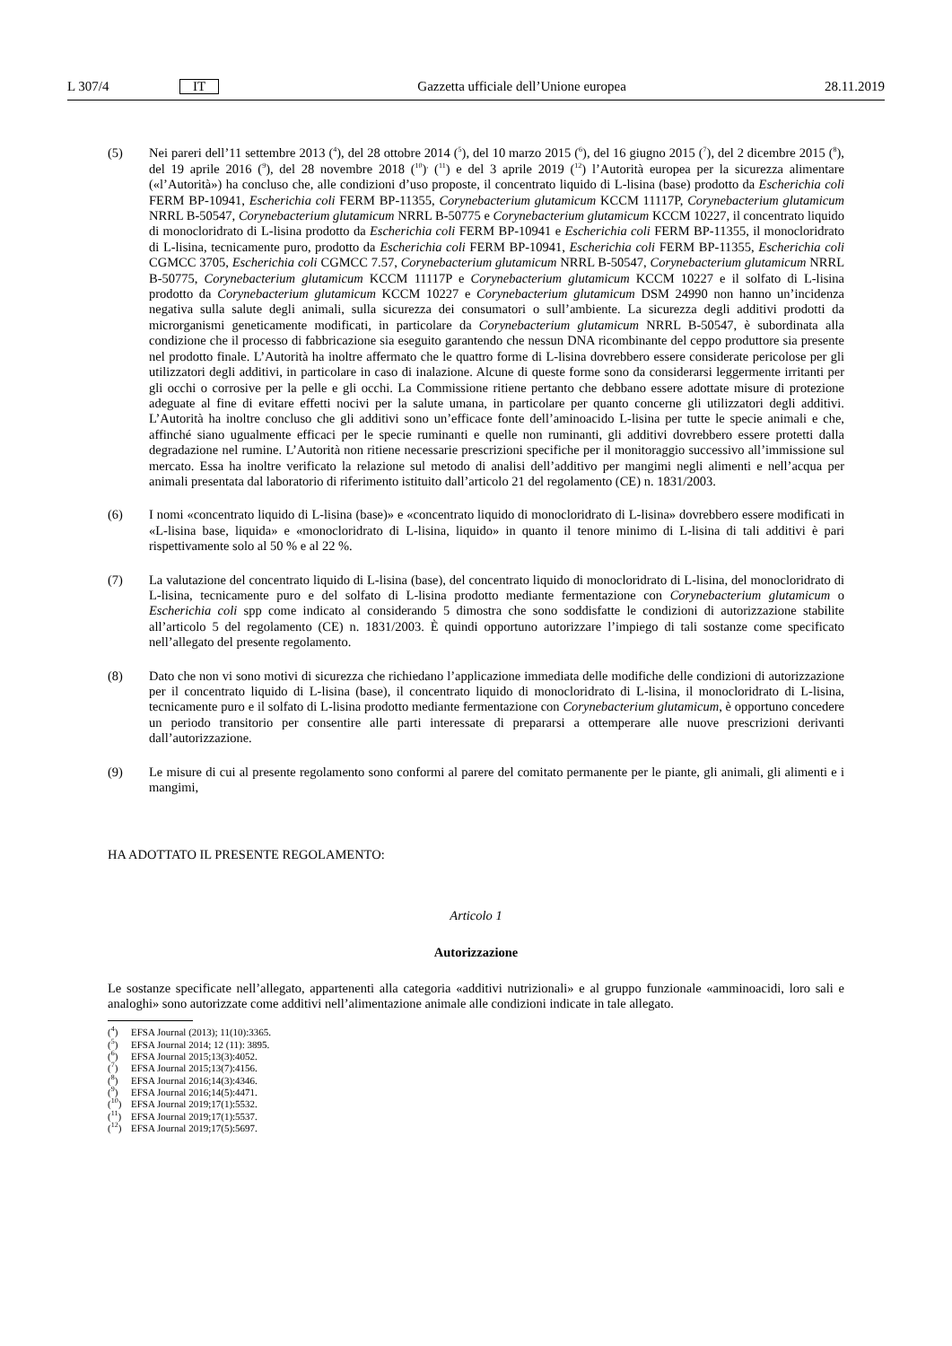L 307/4 IT Gazzetta ufficiale dell’Unione europea 28.11.2019
(5) Nei pareri dell’11 settembre 2013 (<sup>4</sup>), del 28 ottobre 2014 (<sup>5</sup>), del 10 marzo 2015 (<sup>6</sup>), del 16 giugno 2015 (<sup>7</sup>), del 2 dicembre 2015 (<sup>8</sup>), del 19 aprile 2016 (<sup>9</sup>), del 28 novembre 2018 (<sup>10</sup>)<sup>,</sup> (<sup>11</sup>) e del 3 aprile 2019 (<sup>12</sup>) l’Autorità europea per la sicurezza alimentare («l’Autorità») ha concluso che, alle condizioni d’uso proposte, il concentrato liquido di L-lisina (base) prodotto da Escherichia coli FERM BP-10941, Escherichia coli FERM BP-11355, Corynebacterium glutamicum KCCM 11117P, Corynebacterium glutamicum NRRL B-50547, Corynebacterium glutamicum NRRL B-50775 e Corynebacterium glutamicum KCCM 10227, il concentrato liquido di monocloridrato di L-lisina prodotto da Escherichia coli FERM BP-10941 e Escherichia coli FERM BP-11355, il monocloridrato di L-lisina, tecnicamente puro, prodotto da Escherichia coli FERM BP-10941, Escherichia coli FERM BP-11355, Escherichia coli CGMCC 3705, Escherichia coli CGMCC 7.57, Corynebacterium glutamicum NRRL B-50547, Corynebacterium glutamicum NRRL B-50775, Corynebacterium glutamicum KCCM 11117P e Corynebacterium glutamicum KCCM 10227 e il solfato di L-lisina prodotto da Corynebacterium glutamicum KCCM 10227 e Corynebacterium glutamicum DSM 24990 non hanno un’incidenza negativa sulla salute degli animali, sulla sicurezza dei consumatori o sull’ambiente. La sicurezza degli additivi prodotti da microrganismi geneticamente modificati, in particolare da Corynebacterium glutamicum NRRL B-50547, è subordinata alla condizione che il processo di fabbricazione sia eseguito garantendo che nessun DNA ricombinante del ceppo produttore sia presente nel prodotto finale. L’Autorità ha inoltre affermato che le quattro forme di L-lisina dovrebbero essere considerate pericolose per gli utilizzatori degli additivi, in particolare in caso di inalazione. Alcune di queste forme sono da considerarsi leggermente irritanti per gli occhi o corrosive per la pelle e gli occhi. La Commissione ritiene pertanto che debbano essere adottate misure di protezione adeguate al fine di evitare effetti nocivi per la salute umana, in particolare per quanto concerne gli utilizzatori degli additivi. L’Autorità ha inoltre concluso che gli additivi sono un’efficace fonte dell’aminoacido L-lisina per tutte le specie animali e che, affinché siano ugualmente efficaci per le specie ruminanti e quelle non ruminanti, gli additivi dovrebbero essere protetti dalla degradazione nel rumine. L’Autorità non ritiene necessarie prescrizioni specifiche per il monitoraggio successivo all’immissione sul mercato. Essa ha inoltre verificato la relazione sul metodo di analisi dell’additivo per mangimi negli alimenti e nell’acqua per animali presentata dal laboratorio di riferimento istituito dall’articolo 21 del regolamento (CE) n. 1831/2003.
(6) I nomi «concentrato liquido di L-lisina (base)» e «concentrato liquido di monocloridrato di L-lisina» dovrebbero essere modificati in «L-lisina base, liquida» e «monocloridrato di L-lisina, liquido» in quanto il tenore minimo di L-lisina di tali additivi è pari rispettivamente solo al 50 % e al 22 %.
(7) La valutazione del concentrato liquido di L-lisina (base), del concentrato liquido di monocloridrato di L-lisina, del monocloridrato di L-lisina, tecnicamente puro e del solfato di L-lisina prodotto mediante fermentazione con Corynebacterium glutamicum o Escherichia coli spp come indicato al considerando 5 dimostra che sono soddisfatte le condizioni di autorizzazione stabilite all’articolo 5 del regolamento (CE) n. 1831/2003. È quindi opportuno autorizzare l’impiego di tali sostanze come specificato nell’allegato del presente regolamento.
(8) Dato che non vi sono motivi di sicurezza che richiedano l’applicazione immediata delle modifiche delle condizioni di autorizzazione per il concentrato liquido di L-lisina (base), il concentrato liquido di monocloridrato di L-lisina, il monocloridrato di L-lisina, tecnicamente puro e il solfato di L-lisina prodotto mediante fermentazione con Corynebacterium glutamicum, è opportuno concedere un periodo transitorio per consentire alle parti interessate di prepararsi a ottemperare alle nuove prescrizioni derivanti dall’autorizzazione.
(9) Le misure di cui al presente regolamento sono conformi al parere del comitato permanente per le piante, gli animali, gli alimenti e i mangimi,
HA ADOTTATO IL PRESENTE REGOLAMENTO:
Articolo 1
Autorizzazione
Le sostanze specificate nell’allegato, appartenenti alla categoria «additivi nutrizionali» e al gruppo funzionale «amminoacidi, loro sali e analoghi» sono autorizzate come additivi nell’alimentazione animale alle condizioni indicate in tale allegato.
(<sup>4</sup>) EFSA Journal (2013); 11(10):3365.
(<sup>5</sup>) EFSA Journal 2014; 12 (11): 3895.
(<sup>6</sup>) EFSA Journal 2015;13(3):4052.
(<sup>7</sup>) EFSA Journal 2015;13(7):4156.
(<sup>8</sup>) EFSA Journal 2016;14(3):4346.
(<sup>9</sup>) EFSA Journal 2016;14(5):4471.
(<sup>10</sup>) EFSA Journal 2019;17(1):5532.
(<sup>11</sup>) EFSA Journal 2019;17(1):5537.
(<sup>12</sup>) EFSA Journal 2019;17(5):5697.